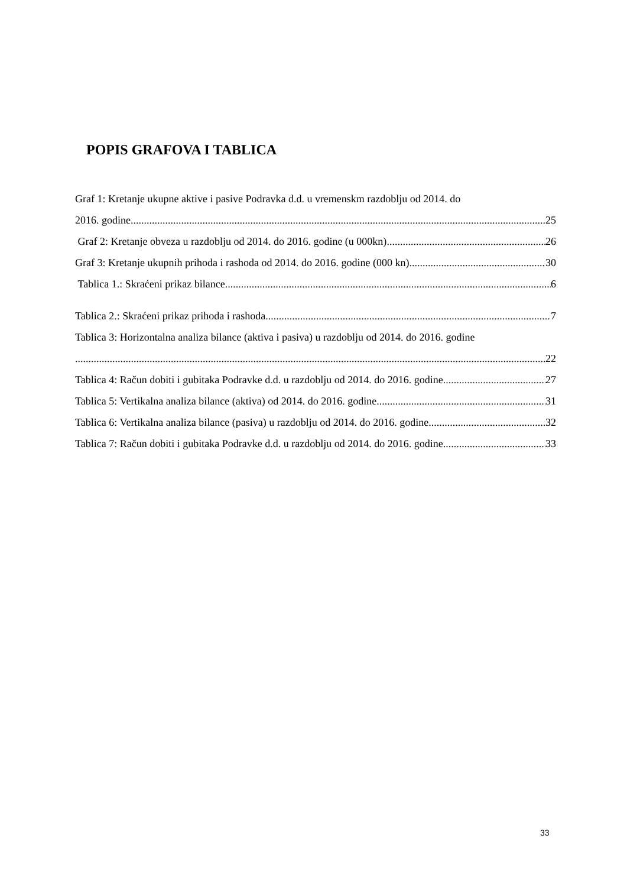POPIS GRAFOVA I TABLICA
Graf 1: Kretanje ukupne aktive i pasive Podravka d.d. u vremenskm razdoblju od 2014. do
2016. godine 25
Graf 2: Kretanje obveza u razdoblju od 2014. do 2016. godine (u 000kn) 26
Graf 3: Kretanje ukupnih prihoda i rashoda od 2014. do 2016. godine (000 kn) 30
Tablica 1.: Skraćeni prikaz bilance 6
Tablica 2.: Skraćeni prikaz prihoda i rashoda 7
Tablica 3: Horizontalna analiza bilance (aktiva i pasiva) u razdoblju od 2014. do 2016. godine
22
Tablica 4: Račun dobiti i gubitaka Podravke d.d. u razdoblju od 2014. do 2016. godine 27
Tablica 5: Vertikalna analiza bilance (aktiva) od 2014. do 2016. godine 31
Tablica 6: Vertikalna analiza bilance (pasiva) u razdoblju od 2014. do 2016. godine 32
Tablica 7: Račun dobiti i gubitaka Podravke d.d. u razdoblju od 2014. do 2016. godine 33
33